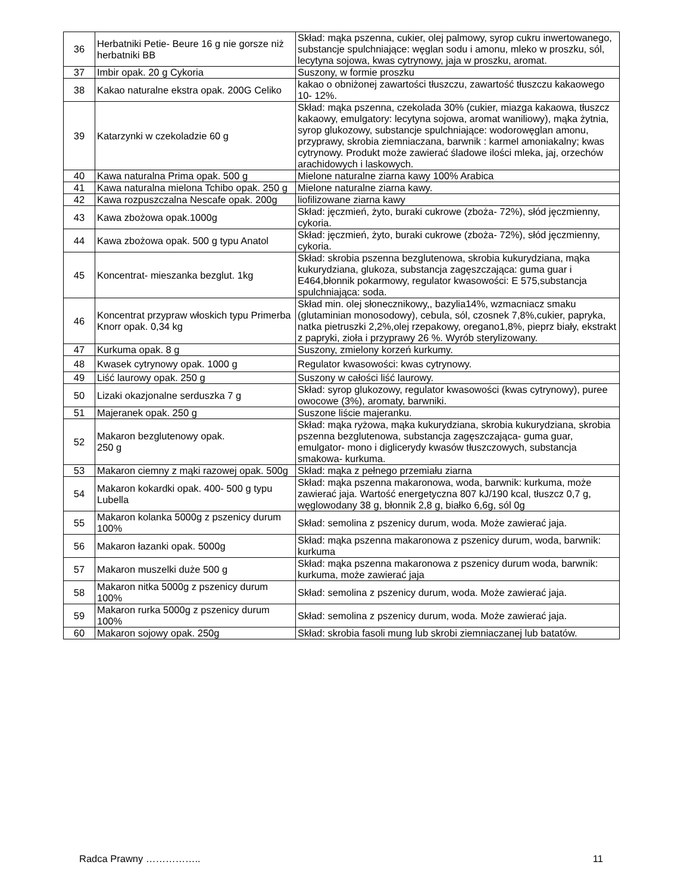| 36 | Herbatniki Petie- Beure 16 g nie gorsze niż herbatniki BB | Skład: mąka pszenna, cukier, olej palmowy, syrop cukru inwertowanego, substancje spulchniające: węglan sodu i amonu, mleko w proszku, sól, lecytyna sojowa, kwas cytrynowy, jaja w proszku, aromat. |
| 37 | Imbir opak. 20 g Cykoria | Suszony, w formie proszku |
| 38 | Kakao naturalne ekstra opak. 200G Celiko | kakao o obniżonej zawartości tłuszczu, zawartość tłuszczu kakaowego 10- 12%. |
| 39 | Katarzynki w czekoladzie 60 g | Skład: mąka pszenna, czekolada 30% (cukier, miazga kakaowa, tłuszcz kakaowy, emulgatory: lecytyna sojowa, aromat waniliowy), mąka żytnia, syrop glukozowy, substancje spulchniające: wodorowęglan amonu, przyprawy, skrobia ziemniaczana, barwnik : karmel amoniakalny; kwas cytrynowy. Produkt może zawierać śladowe ilości mleka, jaj, orzechów arachidowych i laskowych. |
| 40 | Kawa naturalna Prima opak. 500 g | Mielone naturalne ziarna kawy 100% Arabica |
| 41 | Kawa naturalna mielona Tchibo opak. 250 g | Mielone naturalne ziarna kawy. |
| 42 | Kawa rozpuszczalna Nescafe opak. 200g | liofilizowane ziarna kawy |
| 43 | Kawa zbożowa opak.1000g | Skład: jęczmień, żyto, buraki cukrowe (zboża- 72%), słód jęczmienny, cykoria. |
| 44 | Kawa zbożowa opak. 500 g typu Anatol | Skład: jęczmień, żyto, buraki cukrowe (zboża- 72%), słód jęczmienny, cykoria. |
| 45 | Koncentrat- mieszanka bezglut. 1kg | Skład: skrobia pszenna bezglutenowa, skrobia kukurydziana, mąka kukurydziana, glukoza, substancja zagęszczająca: guma guar i E464,błonnik pokarmowy, regulator kwasowości: E 575,substancja spulchniająca: soda. |
| 46 | Koncentrat przypraw włoskich typu Primerba Knorr opak. 0,34 kg | Skład min. olej słonecznikowy,, bazylia14%, wzmacniacz smaku (glutaminian monosodowy), cebula, sól, czosnek 7,8%,cukier, papryka, natka pietruszki 2,2%,olej rzepakowy, oregano1,8%, pieprz biały, ekstrakt z papryki, zioła i przyprawy 26 %. Wyrób sterylizowany. |
| 47 | Kurkuma opak. 8 g | Suszony, zmielony korzeń kurkumy. |
| 48 | Kwasek cytrynowy opak. 1000 g | Regulator kwasowości: kwas cytrynowy. |
| 49 | Liść laurowy opak. 250 g | Suszony w całości liść laurowy. |
| 50 | Lizaki okazjonalne serduszka 7 g | Skład: syrop glukozowy, regulator kwasowości (kwas cytrynowy), puree owocowe (3%), aromaty, barwniki. |
| 51 | Majeranek opak. 250 g | Suszone liście majeranku. |
| 52 | Makaron bezglutenowy opak. 250 g | Skład: mąka ryżowa, mąka kukurydziana, skrobia kukurydziana, skrobia pszenna bezglutenowa, substancja zagęszczająca- guma guar, emulgator- mono i diglicerydy kwasów tłuszczowych, substancja smakowa- kurkuma. |
| 53 | Makaron ciemny z mąki razowej opak. 500g | Skład: mąka z pełnego przemiału ziarna |
| 54 | Makaron kokardki opak. 400- 500 g typu Lubella | Skład: mąka pszenna makaronowa, woda, barwnik: kurkuma, może zawierać jaja. Wartość energetyczna 807 kJ/190 kcal, tłuszcz 0,7 g, węglowodany 38 g, błonnik 2,8 g, białko 6,6g, sól 0g |
| 55 | Makaron kolanka 5000g z pszenicy durum 100% | Skład: semolina z pszenicy durum, woda. Może zawierać jaja. |
| 56 | Makaron łazanki opak. 5000g | Skład: mąka pszenna makaronowa z pszenicy durum, woda, barwnik: kurkuma |
| 57 | Makaron muszelki duże 500 g | Skład: mąka pszenna makaronowa z pszenicy durum woda, barwnik: kurkuma, może zawierać jaja |
| 58 | Makaron nitka 5000g z pszenicy durum 100% | Skład: semolina z pszenicy durum, woda. Może zawierać jaja. |
| 59 | Makaron rurka 5000g z pszenicy durum 100% | Skład: semolina z pszenicy durum, woda. Może zawierać jaja. |
| 60 | Makaron sojowy opak. 250g | Skład: skrobia fasoli mung lub skrobi ziemniaczanej lub batatów. |
Radca Prawny …………….. 11